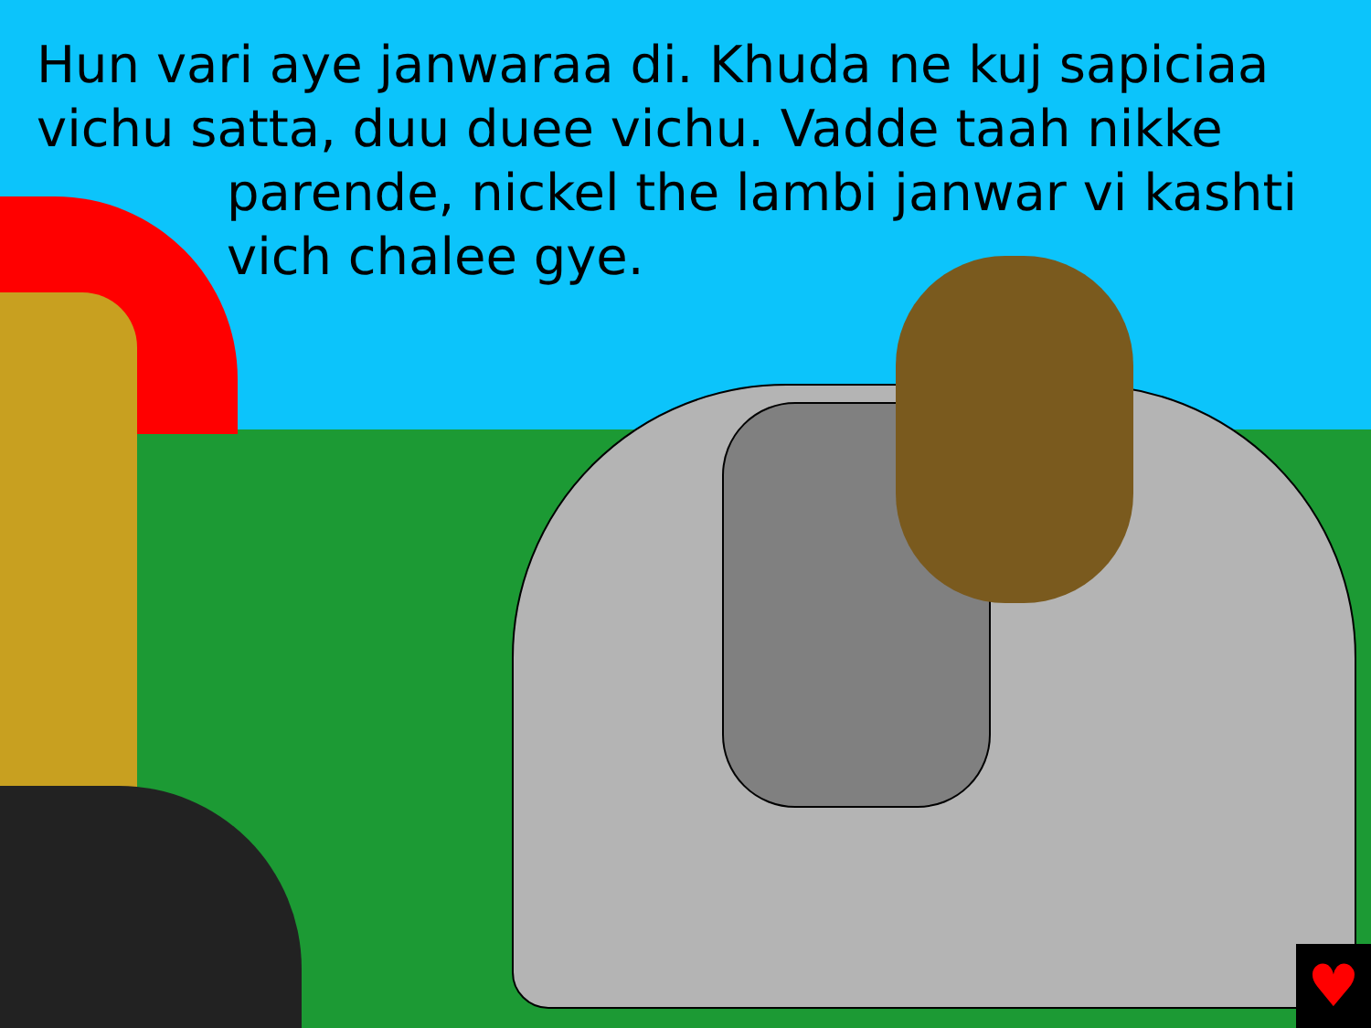Hun vari aye janwaraa di. Khuda ne kuj sapiciaa vichu satta, duu duee vichu. Vadde taah nikke
parende, nickel the lambi janwar vi kashti vich chalee gye.
♥